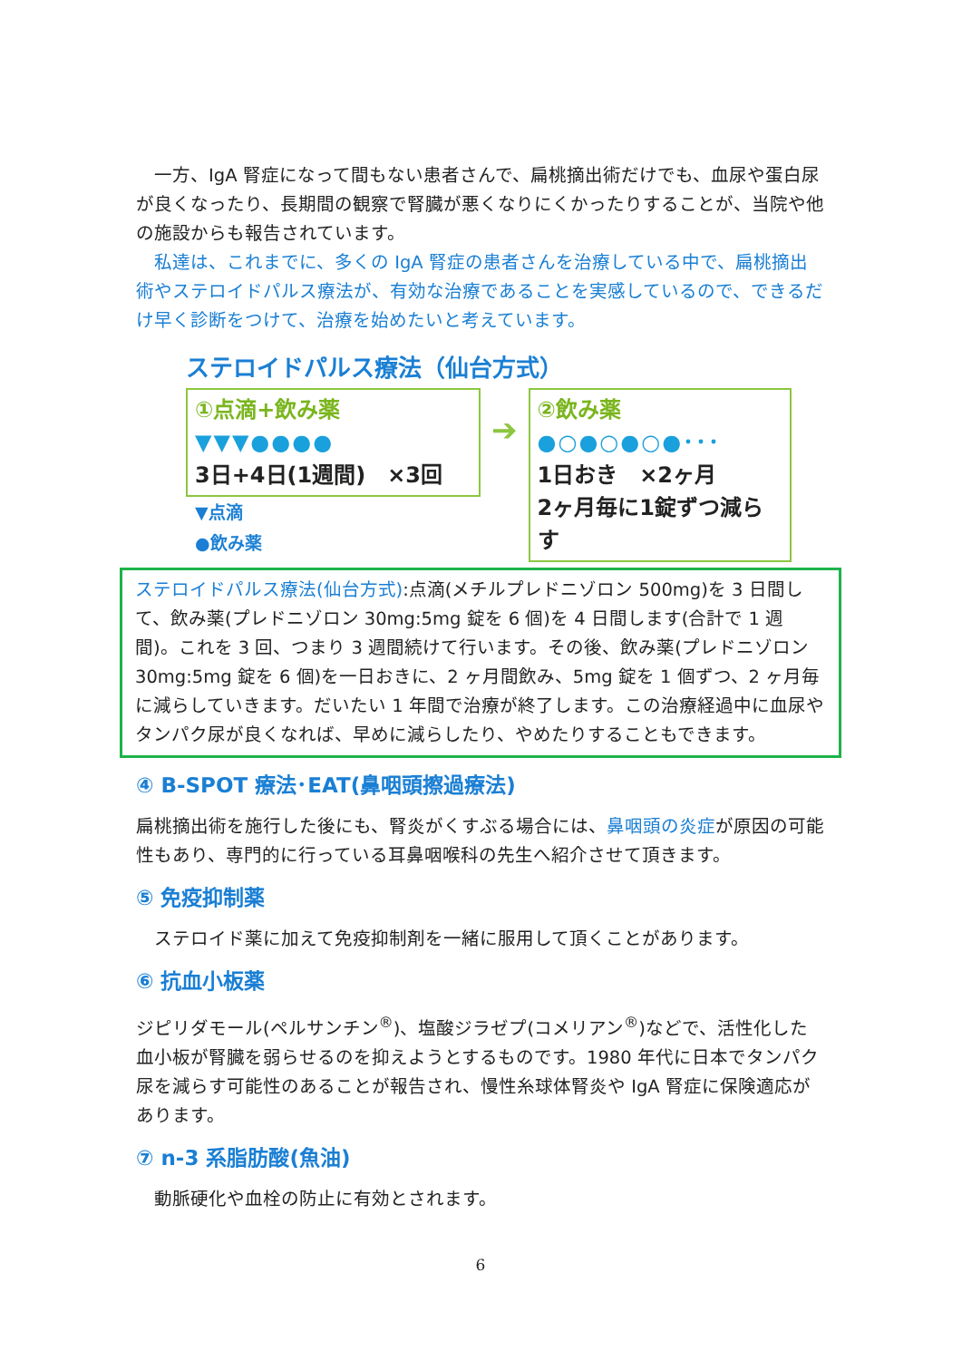一方、IgA 腎症になって間もない患者さんで、扁桃摘出術だけでも、血尿や蛋白尿が良くなったり、長期間の観察で腎臓が悪くなりにくかったりすることが、当院や他の施設からも報告されています。
　私達は、これまでに、多くの IgA 腎症の患者さんを治療している中で、扁桃摘出術やステロイドパルス療法が、有効な治療であることを実感しているので、できるだけ早く診断をつけて、治療を始めたいと考えています。
ステロイドパルス療法（仙台方式）
①点滴+飲み薬
▼▼▼●●●●
3日+4日(1週間)　×3回
▼点滴
●飲み薬
➔
②飲み薬
●○●○●○●･･･
1日おき　×2ヶ月
2ヶ月毎に1錠ずつ減らす
ステロイドパルス療法(仙台方式):点滴(メチルプレドニゾロン 500mg)を 3 日間して、飲み薬(プレドニゾロン 30mg:5mg 錠を 6 個)を 4 日間します(合計で 1 週間)。これを 3 回、つまり 3 週間続けて行います。その後、飲み薬(プレドニゾロン 30mg:5mg 錠を 6 個)を一日おきに、2 ヶ月間飲み、5mg 錠を 1 個ずつ、2 ヶ月毎に減らしていきます。だいたい 1 年間で治療が終了します。この治療経過中に血尿やタンパク尿が良くなれば、早めに減らしたり、やめたりすることもできます。
④ B-SPOT 療法･EAT(鼻咽頭擦過療法)
扁桃摘出術を施行した後にも、腎炎がくすぶる場合には、鼻咽頭の炎症が原因の可能性もあり、専門的に行っている耳鼻咽喉科の先生へ紹介させて頂きます。
⑤ 免疫抑制薬
　ステロイド薬に加えて免疫抑制剤を一緒に服用して頂くことがあります。
⑥ 抗血小板薬
ジピリダモール(ペルサンチン<sup>®</sup>)、塩酸ジラゼプ(コメリアン<sup>®</sup>)などで、活性化した血小板が腎臓を弱らせるのを抑えようとするものです。1980 年代に日本でタンパク尿を減らす可能性のあることが報告され、慢性糸球体腎炎や IgA 腎症に保険適応があります。
⑦ n-3 系脂肪酸(魚油)
　動脈硬化や血栓の防止に有効とされます。
6